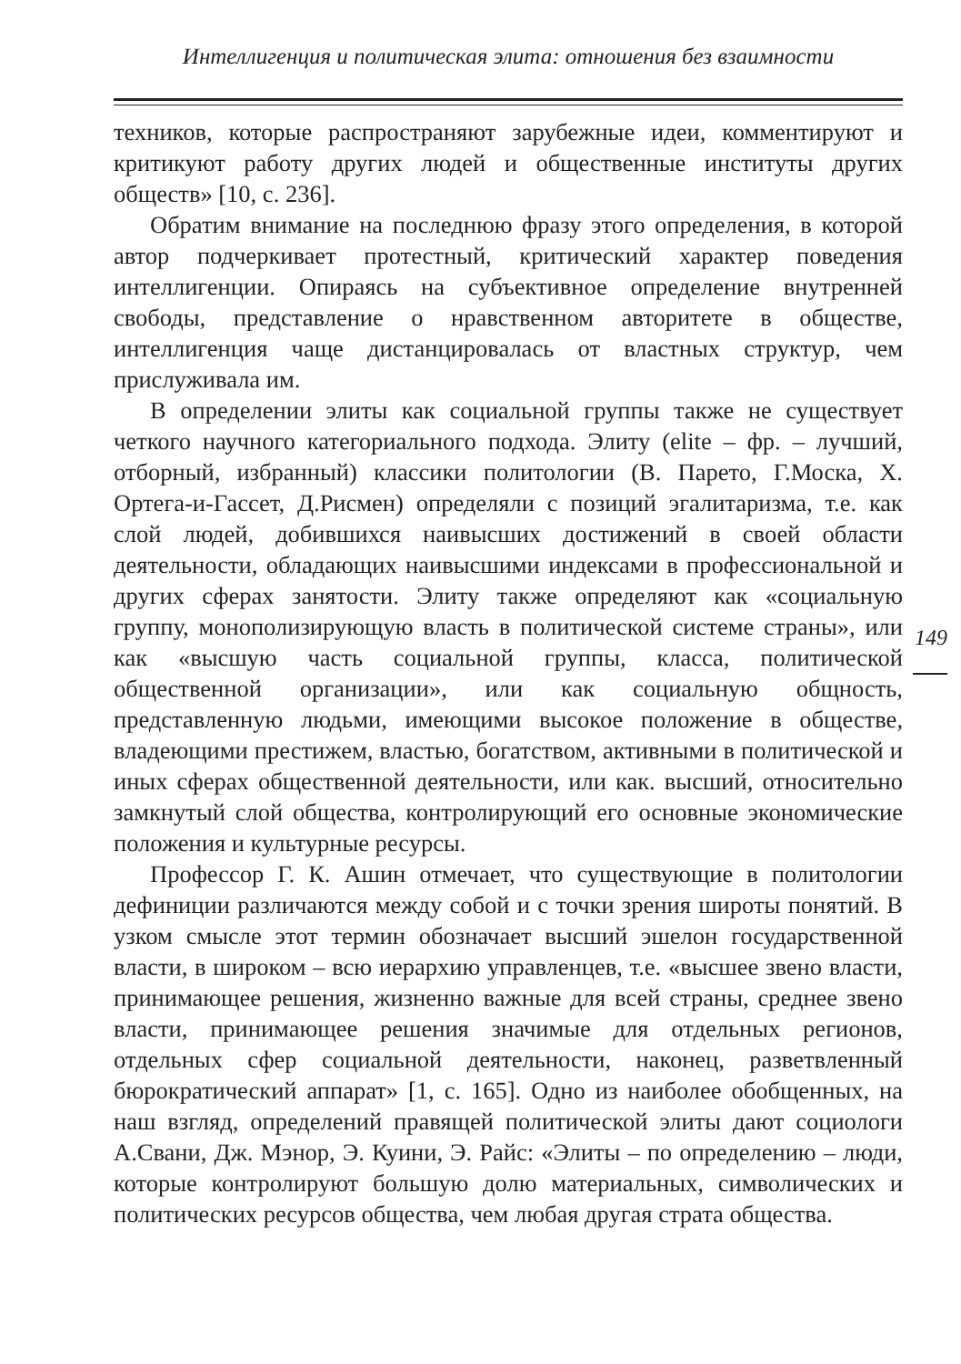Интеллигенция и политическая элита: отношения без взаимности
техников, которые распространяют зарубежные идеи, комментируют и критикуют работу других людей и общественные институты других обществ» [10, с. 236].
Обратим внимание на последнюю фразу этого определения, в которой автор подчеркивает протестный, критический характер поведения интеллигенции. Опираясь на субъективное определение внутренней свободы, представление о нравственном авторитете в обществе, интеллигенция чаще дистанцировалась от властных структур, чем прислуживала им.
В определении элиты как социальной группы также не существует четкого научного категориального подхода. Элиту (elite – фр. – лучший, отборный, избранный) классики политологии (В. Парето, Г.Моска, Х. Ортега-и-Гассет, Д.Рисмен) определяли с позиций эгалитаризма, т.е. как слой людей, добившихся наивысших достижений в своей области деятельности, обладающих наивысшими индексами в профессиональной и других сферах занятости. Элиту также определяют как «социальную группу, монополизирующую власть в политической системе страны», или как «высшую часть социальной группы, класса, политической общественной организации», или как социальную общность, представленную людьми, имеющими высокое положение в обществе, владеющими престижем, властью, богатством, активными в политической и иных сферах общественной деятельности, или как. высший, относительно замкнутый слой общества, контролирующий его основные экономические положения и культурные ресурсы.
Профессор Г. К. Ашин отмечает, что существующие в политологии дефиниции различаются между собой и с точки зрения широты понятий. В узком смысле этот термин обозначает высший эшелон государственной власти, в широком – всю иерархию управленцев, т.е. «высшее звено власти, принимающее решения, жизненно важные для всей страны, среднее звено власти, принимающее решения значимые для отдельных регионов, отдельных сфер социальной деятельности, наконец, разветвленный бюрократический аппарат» [1, с. 165]. Одно из наиболее обобщенных, на наш взгляд, определений правящей политической элиты дают социологи А.Свани, Дж. Мэнор, Э. Куини, Э. Райс: «Элиты – по определению – люди, которые контролируют большую долю материальных, символических и политических ресурсов общества, чем любая другая страта общества.
149